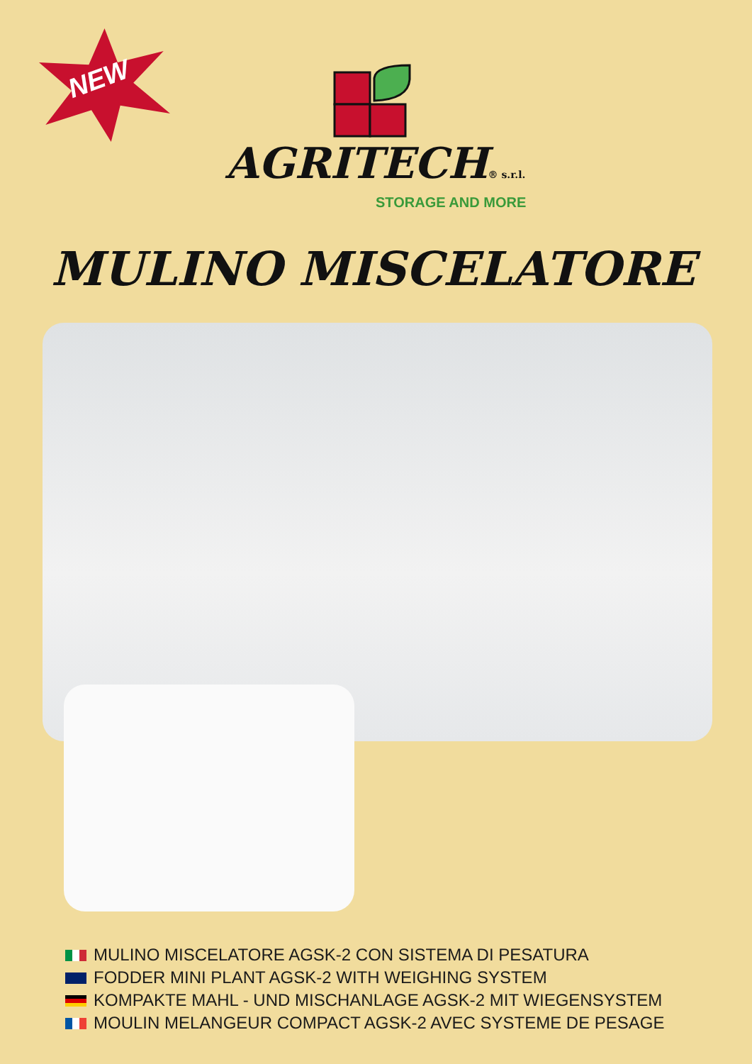NEW
AGRITECH® s.r.l.
STORAGE AND MORE
MULINO MISCELATORE
MULINO MISCELATORE AGSK-2 CON SISTEMA DI PESATURA
FODDER MINI PLANT AGSK-2 WITH WEIGHING SYSTEM
KOMPAKTE MAHL - UND MISCHANLAGE AGSK-2 MIT WIEGENSYSTEM
MOULIN MELANGEUR COMPACT AGSK-2 AVEC SYSTEME DE PESAGE